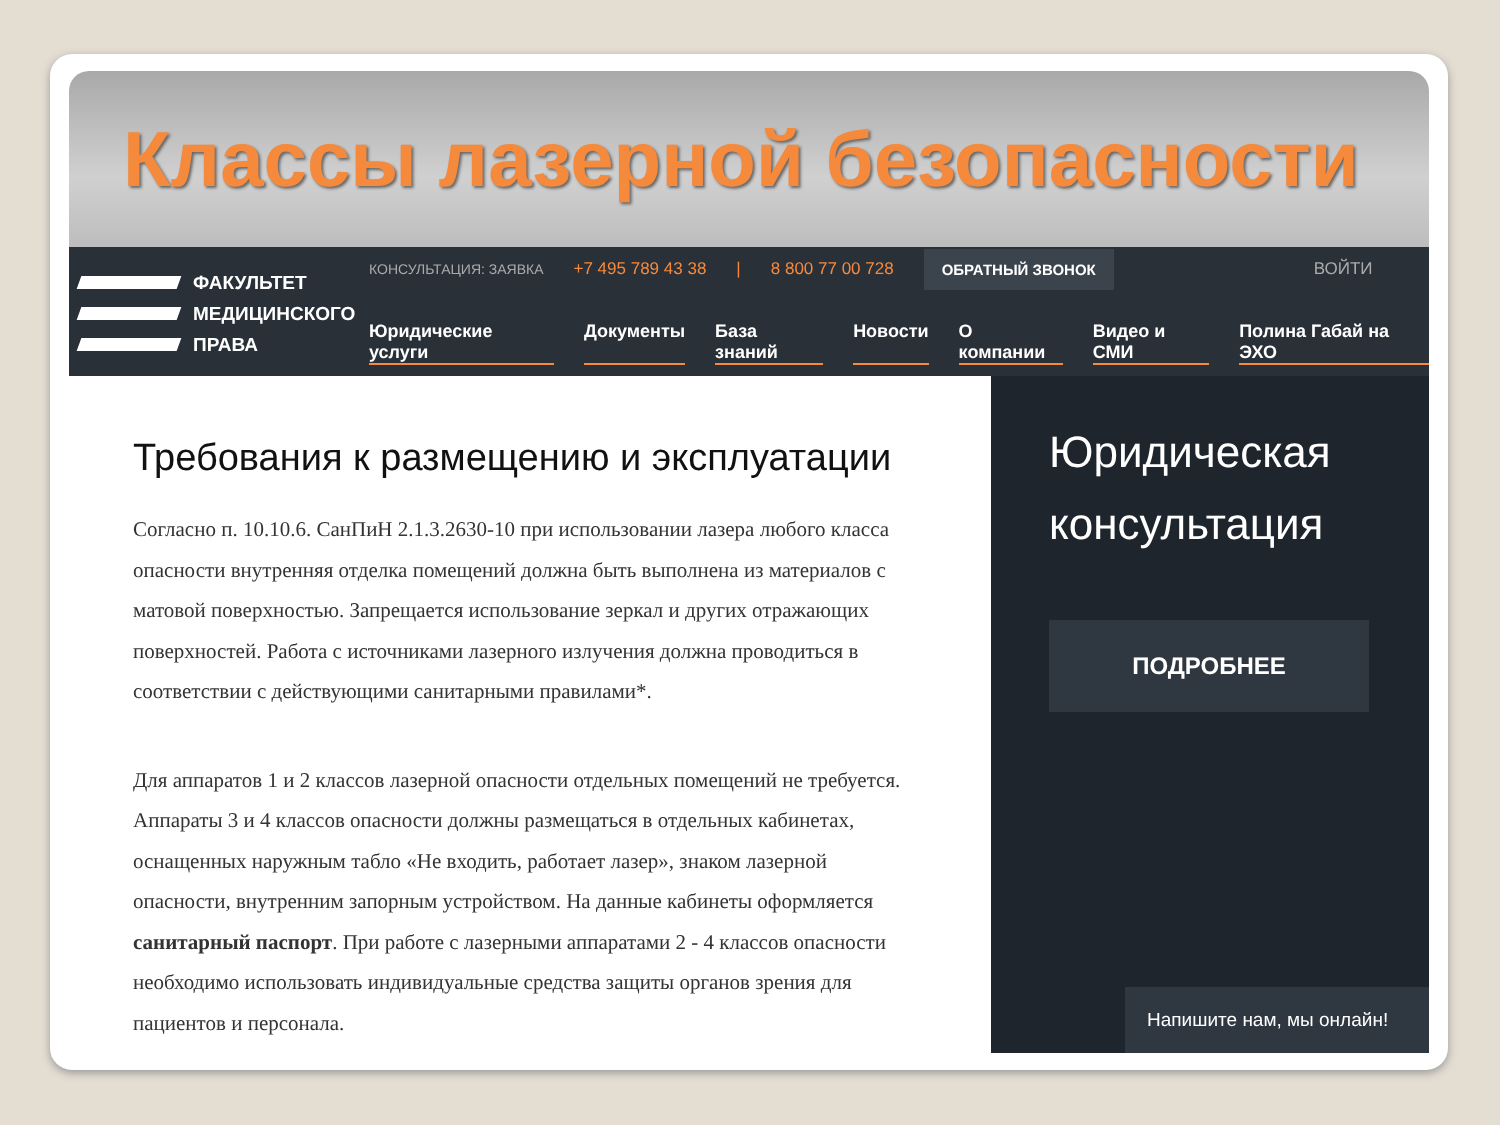Классы лазерной безопасности
ФАКУЛЬТЕТ
МЕДИЦИНСКОГО
ПРАВА
КОНСУЛЬТАЦИЯ: ЗАЯВКА +7 495 789 43 38 | 8 800 77 00 728 ОБРАТНЫЙ ЗВОНОК ВОЙТИ
Юридические услуги Документы База знаний Новости О компании Видео и СМИ Полина Габай на ЭХО
Требования к размещению и эксплуатации
Согласно п. 10.10.6. СанПиН 2.1.3.2630-10 при использовании лазера любого класса опасности внутренняя отделка помещений должна быть выполнена из материалов с матовой поверхностью. Запрещается использование зеркал и других отражающих поверхностей. Работа с источниками лазерного излучения должна проводиться в соответствии с действующими санитарными правилами*.
Для аппаратов 1 и 2 классов лазерной опасности отдельных помещений не требуется. Аппараты 3 и 4 классов опасности должны размещаться в отдельных кабинетах, оснащенных наружным табло «Не входить, работает лазер», знаком лазерной опасности, внутренним запорным устройством. На данные кабинеты оформляется санитарный паспорт. При работе с лазерными аппаратами 2 - 4 классов опасности необходимо использовать индивидуальные средства защиты органов зрения для пациентов и персонала.
Юридическая консультация
ПОДРОБНЕЕ
Напишите нам, мы онлайн!